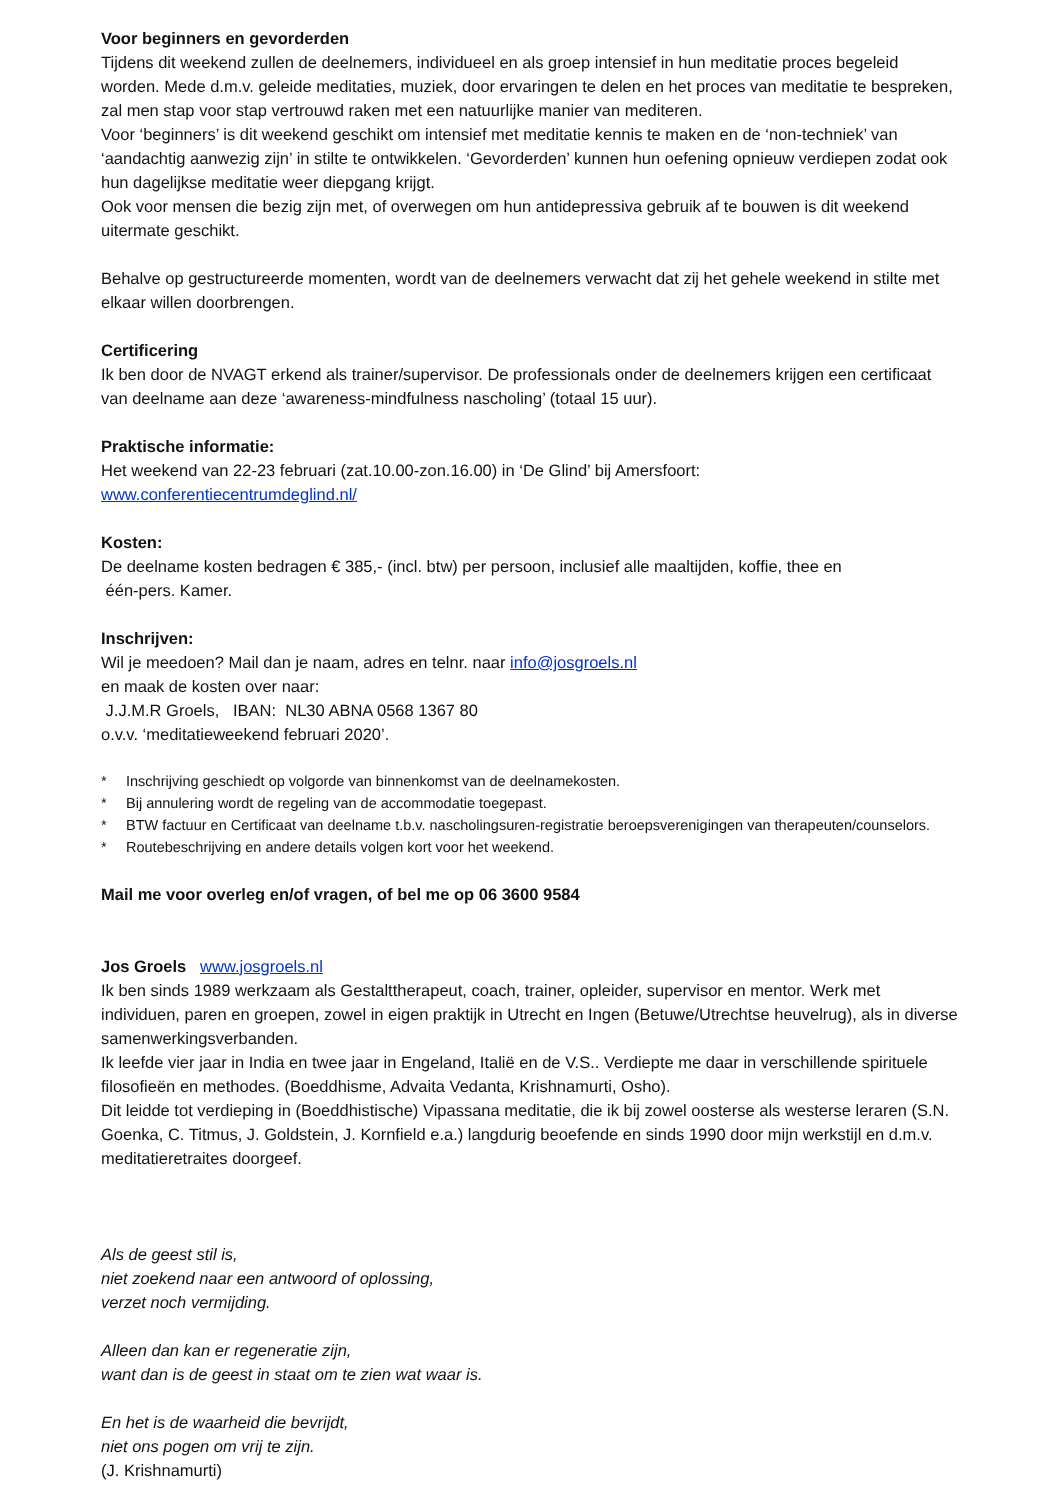Voor beginners en gevorderden
Tijdens dit weekend zullen de deelnemers, individueel en als groep intensief in hun meditatie proces begeleid worden. Mede d.m.v. geleide meditaties, muziek, door ervaringen te delen en het proces van meditatie te bespreken, zal men stap voor stap vertrouwd raken met een natuurlijke manier van mediteren.
Voor ‘beginners’ is dit weekend geschikt om intensief met meditatie kennis te maken en de ‘non-techniek’ van ‘aandachtig aanwezig zijn’ in stilte te ontwikkelen. ‘Gevorderden’ kunnen hun oefening opnieuw verdiepen zodat ook hun dagelijkse meditatie weer diepgang krijgt.
Ook voor mensen die bezig zijn met, of overwegen om hun antidepressiva gebruik af te bouwen is dit weekend uitermate geschikt.
Behalve op gestructureerde momenten, wordt van de deelnemers verwacht dat zij het gehele weekend in stilte met elkaar willen doorbrengen.
Certificering
Ik ben door de NVAGT erkend als trainer/supervisor. De professionals onder de deelnemers krijgen een certificaat van deelname aan deze ‘awareness-mindfulness nascholing’ (totaal 15 uur).
Praktische informatie:
Het weekend van 22-23 februari (zat.10.00-zon.16.00) in ‘De Glind’ bij Amersfoort:
www.conferentiecentrumdeglind.nl/
Kosten:
De deelname kosten bedragen € 385,- (incl. btw) per persoon, inclusief alle maaltijden, koffie, thee en
één-pers. Kamer.
Inschrijven:
Wil je meedoen? Mail dan je naam, adres en telnr. naar info@josgroels.nl
en maak de kosten over naar:
J.J.M.R Groels, IBAN: NL30 ABNA 0568 1367 80
o.v.v. ‘meditatieweekend februari 2020’.
* Inschrijving geschiedt op volgorde van binnenkomst van de deelnamekosten.
* Bij annulering wordt de regeling van de accommodatie toegepast.
* BTW factuur en Certificaat van deelname t.b.v. nascholingsuren-registratie beroepsverenigingen van therapeuten/counselors.
* Routebeschrijving en andere details volgen kort voor het weekend.
Mail me voor overleg en/of vragen, of bel me op 06 3600 9584
Jos Groels www.josgroels.nl
Ik ben sinds 1989 werkzaam als Gestalttherapeut, coach, trainer, opleider, supervisor en mentor. Werk met individuen, paren en groepen, zowel in eigen praktijk in Utrecht en Ingen (Betuwe/Utrechtse heuvelrug), als in diverse samenwerkingsverbanden.
Ik leefde vier jaar in India en twee jaar in Engeland, Italië en de V.S.. Verdiepte me daar in verschillende spirituele filosofieën en methodes. (Boeddhisme, Advaita Vedanta, Krishnamurti, Osho).
Dit leidde tot verdieping in (Boeddhistische) Vipassana meditatie, die ik bij zowel oosterse als westerse leraren (S.N. Goenka, C. Titmus, J. Goldstein, J. Kornfield e.a.) langdurig beoefende en sinds 1990 door mijn werkstijl en d.m.v. meditatieretraites doorgeef.
Als de geest stil is,
niet zoekend naar een antwoord of oplossing,
verzet noch vermijding.
Alleen dan kan er regeneratie zijn,
want dan is de geest in staat om te zien wat waar is.
En het is de waarheid die bevrijdt,
niet ons pogen om vrij te zijn.
(J. Krishnamurti)